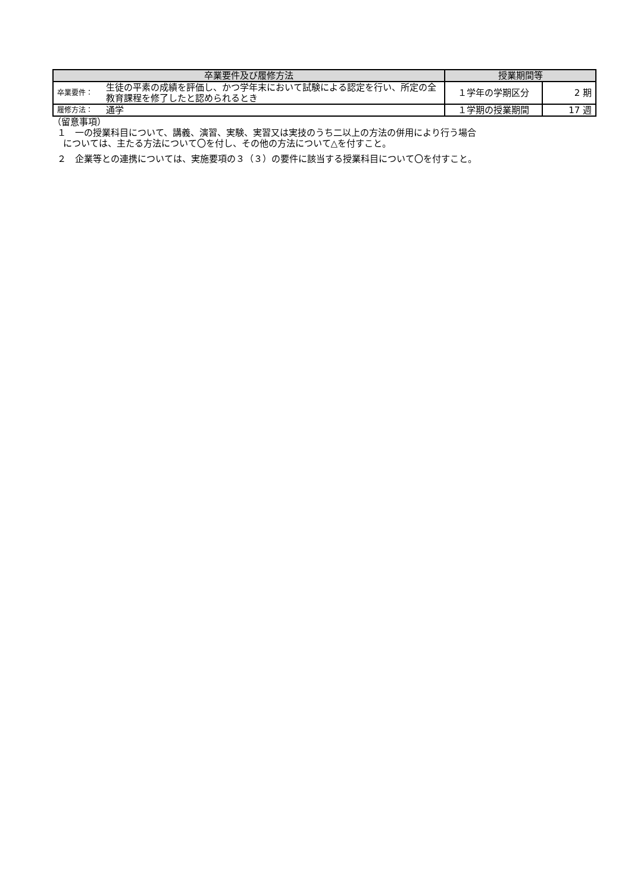| 卒業要件及び履修方法 | | 授業期間等 | |
| --- | --- | --- | --- |
| 卒業要件： | 生徒の平素の成績を評価し、かつ学年末において試験による認定を行い、所定の全教育課程を修了したと認められるとき | １学年の学期区分 | 2 期 |
| 履修方法： | 通学 | １学期の授業期間 | 17 週 |
（留意事項）
１　一の授業科目について、講義、演習、実験、実習又は実技のうち二以上の方法の併用により行う場合
については、主たる方法について〇を付し、その他の方法について△を付すこと。
２　企業等との連携については、実施要項の３（３）の要件に該当する授業科目について〇を付すこと。